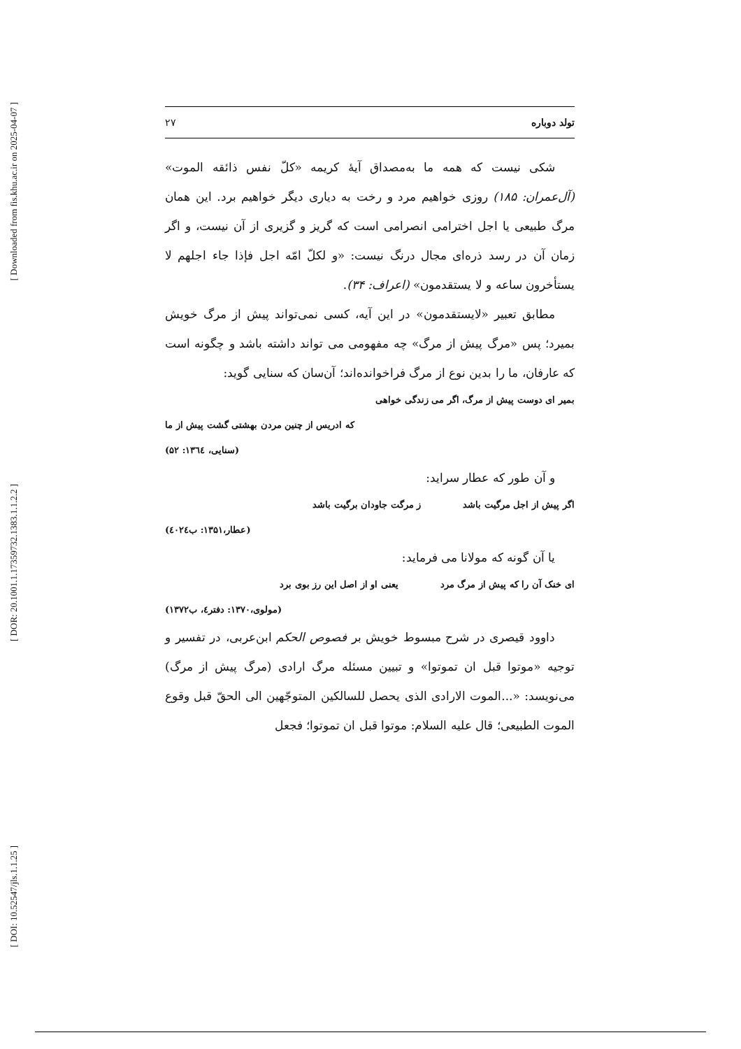[ Downloaded from fis.khu.ac.ir on 2025-04-07 ]
[ DOR: 20.1001.1.17359732.1383.1.1.2.2 ]
[ DOI: 10.52547/jls.1.1.25 ]
تولد دوباره ۲۷
شکی نیست که همه ما به‌مصداق آیهٔ کریمه «کلّ نفس ذائقه الموت» (آل‌عمران: ۱۸۵) روزی خواهیم مرد و رخت به دیاری دیگر خواهیم برد. این همان مرگ طبیعی یا اجل اختر‌امی انصرامی است که گریز و گزیری از آن نیست، و اگر زمان آن در رسد ذره‌ای مجال درنگ نیست: «و لکلّ امّه اجل فإذا جاء اجلهم لا یستأخرون ساعه و لا یستقدمون» (اعراف: ۳۴).
مطابق تعبیر «لایستقدمون» در این آیه، کسی نمی‌تواند پیش از مرگ خویش بمیرد؛ پس «مرگ پیش از مرگ» چه مفهومی می تواند داشته باشد و چگونه است که عارفان، ما را بدین نوع از مرگ فراخوانده‌اند؛ آن‌سان که سنایی گوید:
بمیر ای دوست پیش از مرگ، اگر می زندگی خواهی
که ادریس از چنین مردن بهشتی گشت پیش از ما
(سنایی، ۱۳٦٤: ۵۲)
و آن طور که عطار سراید:
اگر پیش از اجل مرگیت باشد ز مرگت جاودان برگیت باشد
(عطار،۱۳۵۱: ب٤۰۲٤)
یا آن گونه که مولانا می فرماید:
ای خنک آن را که پیش از مرگ مرد یعنی او از اصل این رز بوی برد
(مولوی،۱۳۷۰: دفتر٤، ب۱۳۷۲)
داوود قیصری در شرح مبسوط خویش بر فصوص الحکم ابن‌عربی، در تفسیر و توجیه «موتوا قبل ان تموتوا» و تبیین مسئله مرگ ارادی (مرگ پیش از مرگ) می‌نویسد: «...الموت الارادی الذی یحصل للسالکین المتوجّهین الی الحقّ قبل وقوع الموت الطبیعی؛ قال علیه السلام: موتوا قبل ان تموتوا؛ فجعل